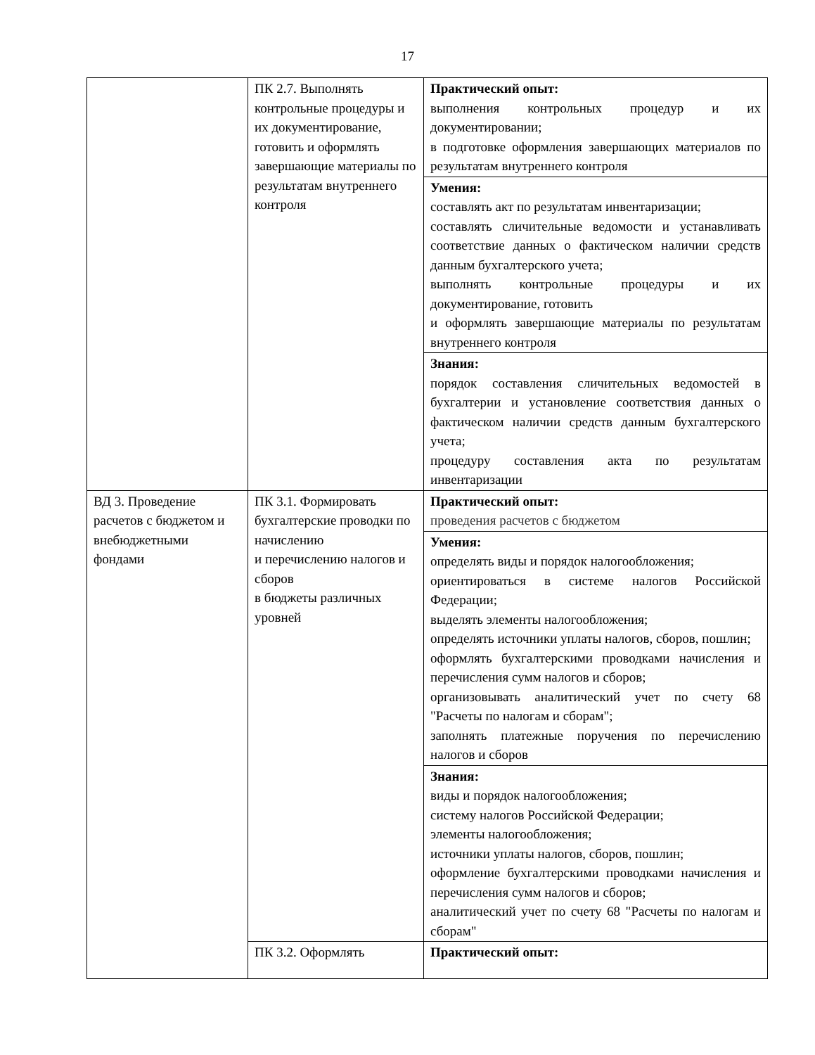17
| | ПК 2.7. Выполнять контрольные процедуры и их документирование, готовить и оформлять завершающие материалы по результатам внутреннего контроля | Практический опыт: выполнения контрольных процедур и их документировании; в подготовке оформления завершающих материалов по результатам внутреннего контроля |
| | | Умения: составлять акт по результатам инвентаризации; составлять сличительные ведомости и устанавливать соответствие данных о фактическом наличии средств данным бухгалтерского учета; выполнять контрольные процедуры и их документирование, готовить и оформлять завершающие материалы по результатам внутреннего контроля |
| | | Знания: порядок составления сличительных ведомостей в бухгалтерии и установление соответствия данных о фактическом наличии средств данным бухгалтерского учета; процедуру составления акта по результатам инвентаризации |
| ВД 3. Проведение расчетов с бюджетом и внебюджетными фондами | ПК 3.1. Формировать бухгалтерские проводки по начислению и перечислению налогов и сборов в бюджеты различных уровней | Практический опыт: проведения расчетов с бюджетом |
| | | Умения: определять виды и порядок налогообложения; ориентироваться в системе налогов Российской Федерации; выделять элементы налогообложения; определять источники уплаты налогов, сборов, пошлин; оформлять бухгалтерскими проводками начисления и перечисления сумм налогов и сборов; организовывать аналитический учет по счету 68 "Расчеты по налогам и сборам"; заполнять платежные поручения по перечислению налогов и сборов |
| | | Знания: виды и порядок налогообложения; систему налогов Российской Федерации; элементы налогообложения; источники уплаты налогов, сборов, пошлин; оформление бухгалтерскими проводками начисления и перечисления сумм налогов и сборов; аналитический учет по счету 68 "Расчеты по налогам и сборам" |
| | ПК 3.2. Оформлять | Практический опыт: |